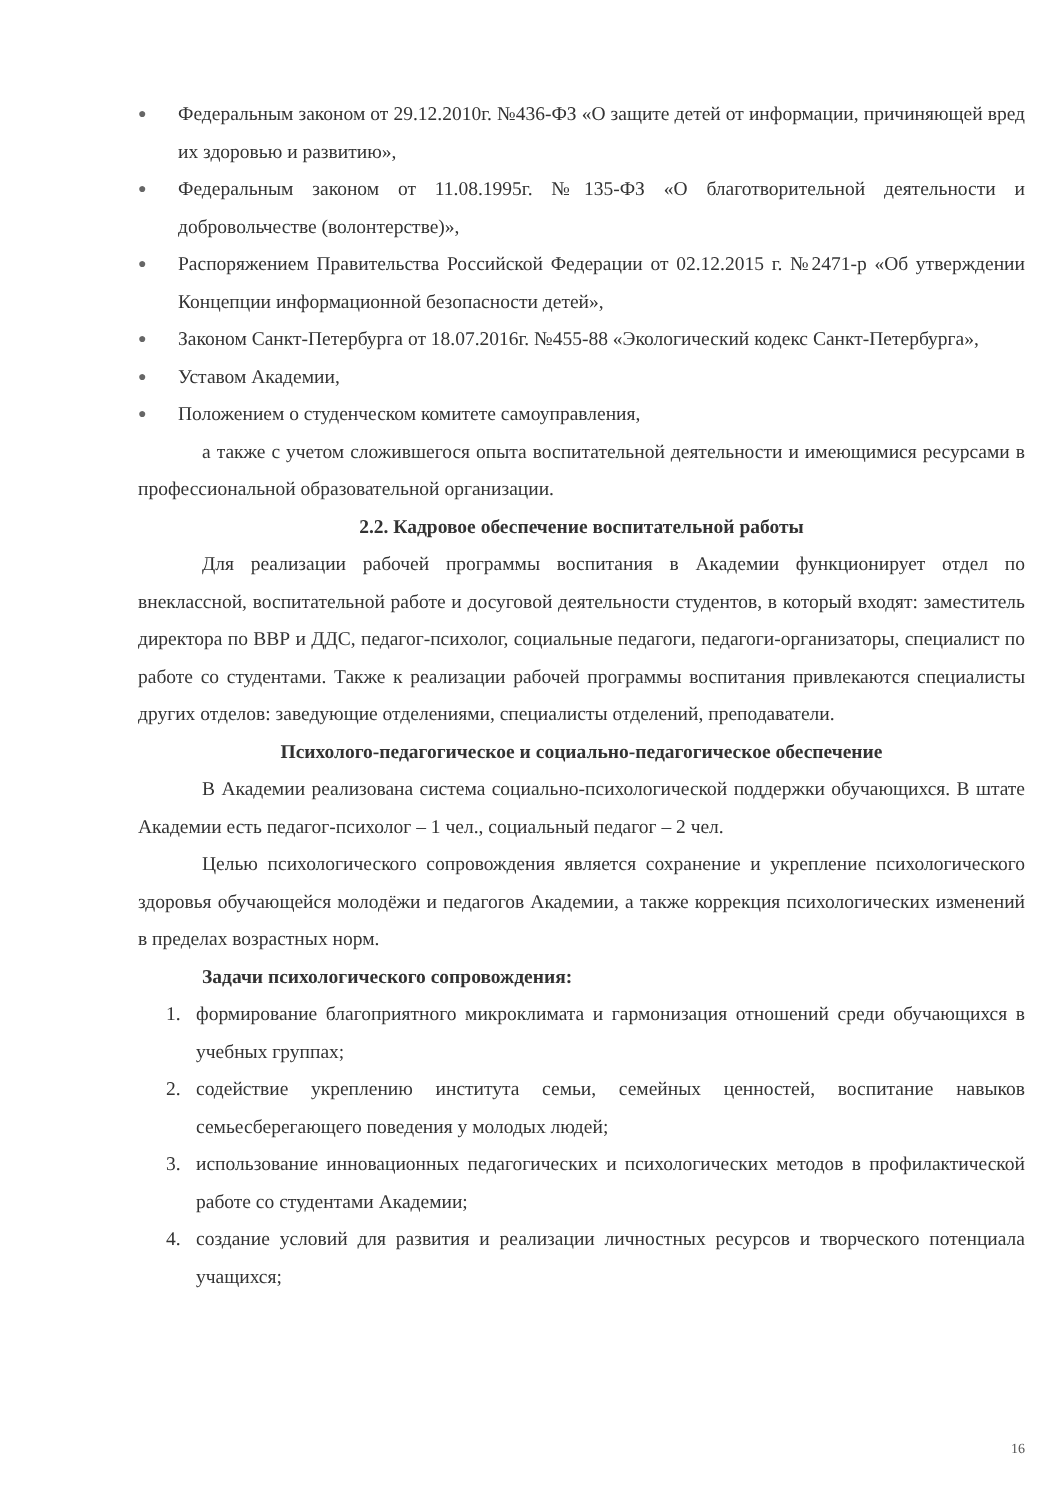● Федеральным законом от 29.12.2010г. №436-ФЗ «О защите детей от информации, причиняющей вред их здоровью и развитию»,
● Федеральным законом от 11.08.1995г. №135-ФЗ «О благотворительной деятельности и добровольчестве (волонтерстве)»,
● Распоряжением Правительства Российской Федерации от 02.12.2015 г. №2471-р «Об утверждении Концепции информационной безопасности детей»,
● Законом Санкт-Петербурга от 18.07.2016г. №455-88 «Экологический кодекс Санкт-Петербурга»,
● Уставом Академии,
● Положением о студенческом комитете самоуправления,
а также с учетом сложившегося опыта воспитательной деятельности и имеющимися ресурсами в профессиональной образовательной организации.
2.2. Кадровое обеспечение воспитательной работы
Для реализации рабочей программы воспитания в Академии функционирует отдел по внеклассной, воспитательной работе и досуговой деятельности студентов, в который входят: заместитель директора по ВВР и ДДС, педагог-психолог, социальные педагоги, педагоги-организаторы, специалист по работе со студентами. Также к реализации рабочей программы воспитания привлекаются специалисты других отделов: заведующие отделениями, специалисты отделений, преподаватели.
Психолого-педагогическое и социально-педагогическое обеспечение
В Академии реализована система социально-психологической поддержки обучающихся. В штате Академии есть педагог-психолог – 1 чел., социальный педагог – 2 чел.
Целью психологического сопровождения является сохранение и укрепление психологического здоровья обучающейся молодёжи и педагогов Академии, а также коррекция психологических изменений в пределах возрастных норм.
Задачи психологического сопровождения:
1. формирование благоприятного микроклимата и гармонизация отношений среди обучающихся в учебных группах;
2. содействие укреплению института семьи, семейных ценностей, воспитание навыков семьесберегающего поведения у молодых людей;
3. использование инновационных педагогических и психологических методов в профилактической работе со студентами Академии;
4. создание условий для развития и реализации личностных ресурсов и творческого потенциала учащихся;
16